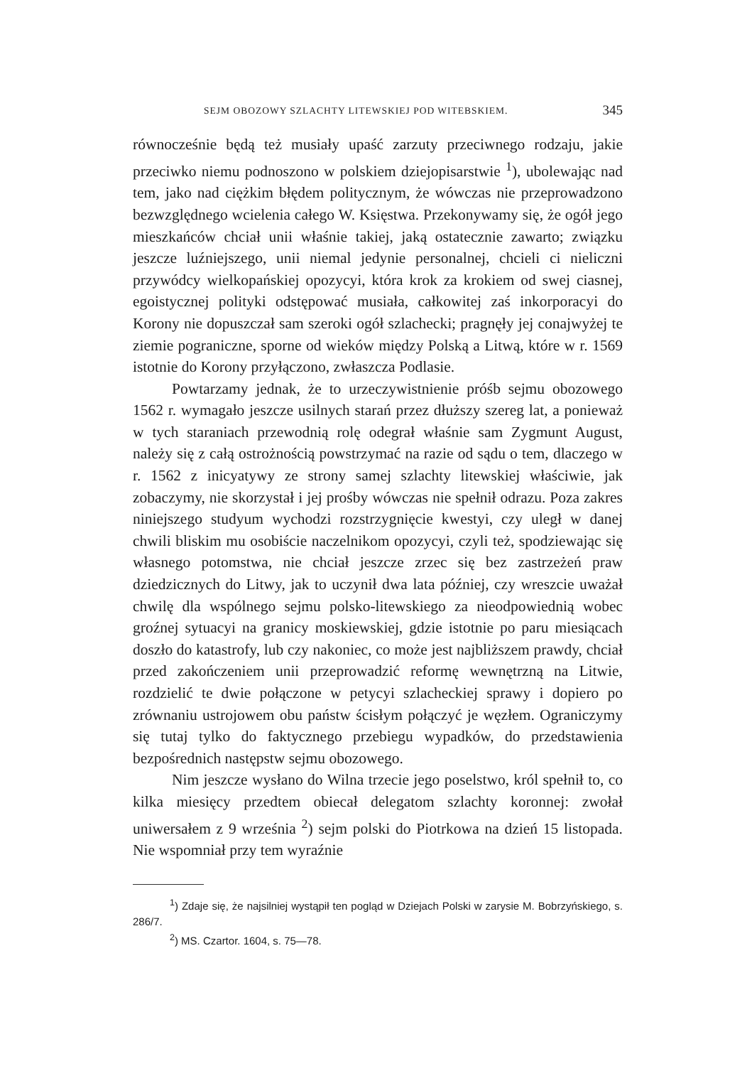SEJM OBOZOWY SZLACHTY LITEWSKIEJ POD WITEBSKIEM. 345
równocześnie będą też musiały upaść zarzuty przeciwnego rodzaju, jakie przeciwko niemu podnoszono w polskiem dziejopisarstwie <sup>1</sup>), ubolewając nad tem, jako nad ciężkim błędem politycznym, że wówczas nie przeprowadzono bezwzględnego wcielenia całego W. Księstwa. Przekonywamy się, że ogół jego mieszkańców chciał unii właśnie takiej, jaką ostatecznie zawarto; związku jeszcze luźniejszego, unii niemal jedynie personalnej, chcieli ci nieliczni przywódcy wielkopańskiej opozycyi, która krok za krokiem od swej ciasnej, egoistycznej polityki odstępować musiała, całkowitej zaś inkorporacyi do Korony nie dopuszczał sam szeroki ogół szlachecki; pragnęły jej conajwyżej te ziemie pograniczne, sporne od wieków między Polską a Litwą, które w r. 1569 istotnie do Korony przyłączono, zwłaszcza Podlasie.
Powtarzamy jednak, że to urzeczywistnienie próśb sejmu obozowego 1562 r. wymagało jeszcze usilnych starań przez dłuższy szereg lat, a ponieważ w tych staraniach przewodnią rolę odegrał właśnie sam Zygmunt August, należy się z całą ostrożnością powstrzymać na razie od sądu o tem, dlaczego w r. 1562 z inicyatywy ze strony samej szlachty litewskiej właściwie, jak zobaczymy, nie skorzystał i jej prośby wówczas nie spełnił odrazu. Poza zakres niniejszego studyum wychodzi rozstrzygnięcie kwestyi, czy uległ w danej chwili bliskim mu osobiście naczelnikom opozycyi, czyli też, spodziewając się własnego potomstwa, nie chciał jeszcze zrzec się bez zastrzeżeń praw dziedzicznych do Litwy, jak to uczynił dwa lata później, czy wreszcie uważał chwilę dla wspólnego sejmu polsko-litewskiego za nieodpowiednią wobec groźnej sytuacyi na granicy moskiewskiej, gdzie istotnie po paru miesiącach doszło do katastrofy, lub czy nakoniec, co może jest najbliższem prawdy, chciał przed zakończeniem unii przeprowadzić reformę wewnętrzną na Litwie, rozdzielić te dwie połączone w petycyi szlacheckiej sprawy i dopiero po zrównaniu ustrojowem obu państw ścisłym połączyć je węzłem. Ograniczymy się tutaj tylko do faktycznego przebiegu wypadków, do przedstawienia bezpośrednich następstw sejmu obozowego.
Nim jeszcze wysłano do Wilna trzecie jego poselstwo, król spełnił to, co kilka miesięcy przedtem obiecał delegatom szlachty koronnej: zwołał uniwersałem z 9 września <sup>2</sup>) sejm polski do Piotrkowa na dzień 15 listopada. Nie wspomniał przy tem wyraźnie
<sup>1</sup>) Zdaje się, że najsilniej wystąpił ten pogląd w Dziejach Polski w zarysie M. Bobrzyńskiego, s. 286/7.
<sup>2</sup>) MS. Czartor. 1604, s. 75—78.